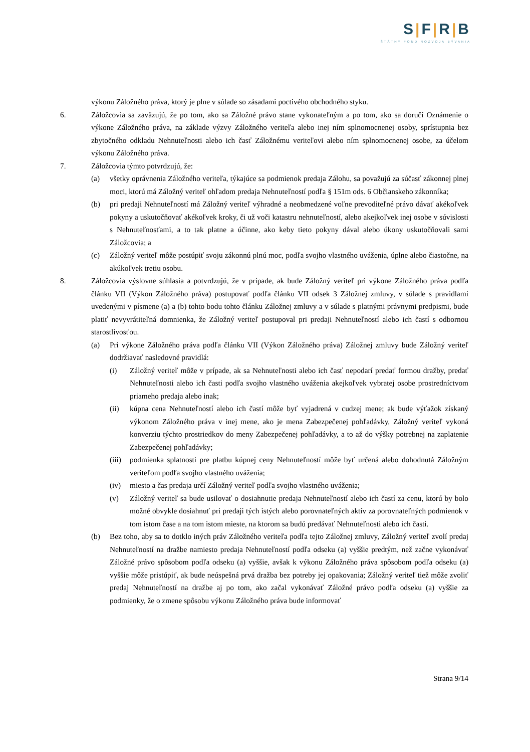S|F|R|B
ŠTÁTNY FOND ROZVOJA BÝVANIA
výkonu Záložného práva, ktorý je plne v súlade so zásadami poctivého obchodného styku.
6. Záložcovia sa zaväzujú, že po tom, ako sa Záložné právo stane vykonateľným a po tom, ako sa doručí Oznámenie o výkone Záložného práva, na základe výzvy Záložného veriteľa alebo inej ním splnomocnenej osoby, sprístupnia bez zbytočného odkladu Nehnuteľnosti alebo ich časť Záložnému veriteľovi alebo ním splnomocnenej osobe, za účelom výkonu Záložného práva.
7. Záložcovia týmto potvrdzujú, že:
(a) všetky oprávnenia Záložného veriteľa, týkajúce sa podmienok predaja Zálohu, sa považujú za súčasť zákonnej plnej moci, ktorú má Záložný veriteľ ohľadom predaja Nehnuteľností podľa § 151m ods. 6 Občianskeho zákonníka;
(b) pri predaji Nehnuteľností má Záložný veriteľ výhradné a neobmedzené voľne prevoditeľné právo dávať akékoľvek pokyny a uskutočňovať akékoľvek kroky, či už voči katastru nehnuteľností, alebo akejkoľvek inej osobe v súvislosti s Nehnuteľnosťami, a to tak platne a účinne, ako keby tieto pokyny dával alebo úkony uskutočňovali sami Záložcovia; a
(c) Záložný veriteľ môže postúpiť svoju zákonnú plnú moc, podľa svojho vlastného uváženia, úplne alebo čiastočne, na akúkoľvek tretiu osobu.
8. Záložcovia výslovne súhlasia a potvrdzujú, že v prípade, ak bude Záložný veriteľ pri výkone Záložného práva podľa článku VII (Výkon Záložného práva) postupovať podľa článku VII odsek 3 Záložnej zmluvy, v súlade s pravidlami uvedenými v písmene (a) a (b) tohto bodu tohto článku Záložnej zmluvy a v súlade s platnými právnymi predpismi, bude platiť nevyvrátiteľná domnienka, že Záložný veriteľ postupoval pri predaji Nehnuteľností alebo ich častí s odbornou starostlivosťou.
(a) Pri výkone Záložného práva podľa článku VII (Výkon Záložného práva) Záložnej zmluvy bude Záložný veriteľ dodržiavať nasledovné pravidlá:
(i) Záložný veriteľ môže v prípade, ak sa Nehnuteľnosti alebo ich časť nepodarí predať formou dražby, predať Nehnuteľnosti alebo ich časti podľa svojho vlastného uváženia akejkoľvek vybratej osobe prostredníctvom priameho predaja alebo inak;
(ii) kúpna cena Nehnuteľností alebo ich častí môže byť vyjadrená v cudzej mene; ak bude výťažok získaný výkonom Záložného práva v inej mene, ako je mena Zabezpečenej pohľadávky, Záložný veriteľ vykoná konverziu týchto prostriedkov do meny Zabezpečenej pohľadávky, a to až do výšky potrebnej na zaplatenie Zabezpečenej pohľadávky;
(iii)
podmienka splatnosti pre platbu kúpnej ceny Nehnuteľností môže byť určená alebo dohodnutá Záložným veriteľom podľa svojho vlastného uváženia;
(iv) miesto a čas predaja určí Záložný veriteľ podľa svojho vlastného uváženia;
(v) Záložný veriteľ sa bude usilovať o dosiahnutie predaja Nehnuteľností alebo ich častí za cenu, ktorú by bolo možné obvykle dosiahnuť pri predaji tých istých alebo porovnateľných aktív za porovnateľných podmienok v tom istom čase a na tom istom mieste, na ktorom sa budú predávať Nehnuteľnosti alebo ich časti.
(b) Bez toho, aby sa to dotklo iných práv Záložného veriteľa podľa tejto Záložnej zmluvy, Záložný veriteľ zvolí predaj Nehnuteľností na dražbe namiesto predaja Nehnuteľností podľa odseku (a) vyššie predtým, než začne vykonávať Záložné právo spôsobom podľa odseku (a) vyššie, avšak k výkonu Záložného práva spôsobom podľa odseku (a) vyššie môže pristúpiť, ak bude neúspešná prvá dražba bez potreby jej opakovania; Záložný veriteľ tiež môže zvoliť predaj Nehnuteľností na dražbe aj po tom, ako začal vykonávať Záložné právo podľa odseku (a) vyššie za podmienky, že o zmene spôsobu výkonu Záložného práva bude informovať
Strana 9/14